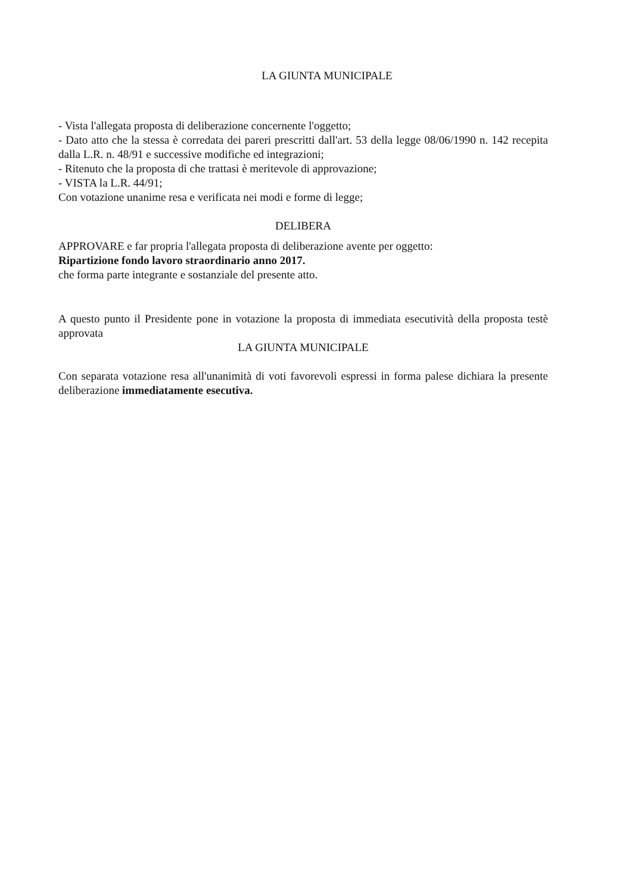LA GIUNTA MUNICIPALE
- Vista l'allegata proposta di deliberazione concernente l'oggetto;
- Dato atto che la stessa è corredata dei pareri prescritti dall'art. 53 della legge 08/06/1990 n. 142 recepita dalla L.R. n. 48/91 e successive modifiche ed integrazioni;
- Ritenuto che la proposta di che trattasi è meritevole di approvazione;
- VISTA la L.R. 44/91;
Con votazione unanime resa e verificata nei modi e forme di legge;
DELIBERA
APPROVARE e far propria l'allegata proposta di deliberazione avente per oggetto:
Ripartizione fondo lavoro straordinario anno 2017.
che forma parte integrante e sostanziale del presente atto.
A questo punto il Presidente pone in votazione la proposta di immediata esecutività della proposta testè approvata
LA GIUNTA MUNICIPALE
Con separata votazione resa all'unanimità di voti favorevoli espressi in forma palese dichiara la presente deliberazione immediatamente esecutiva.